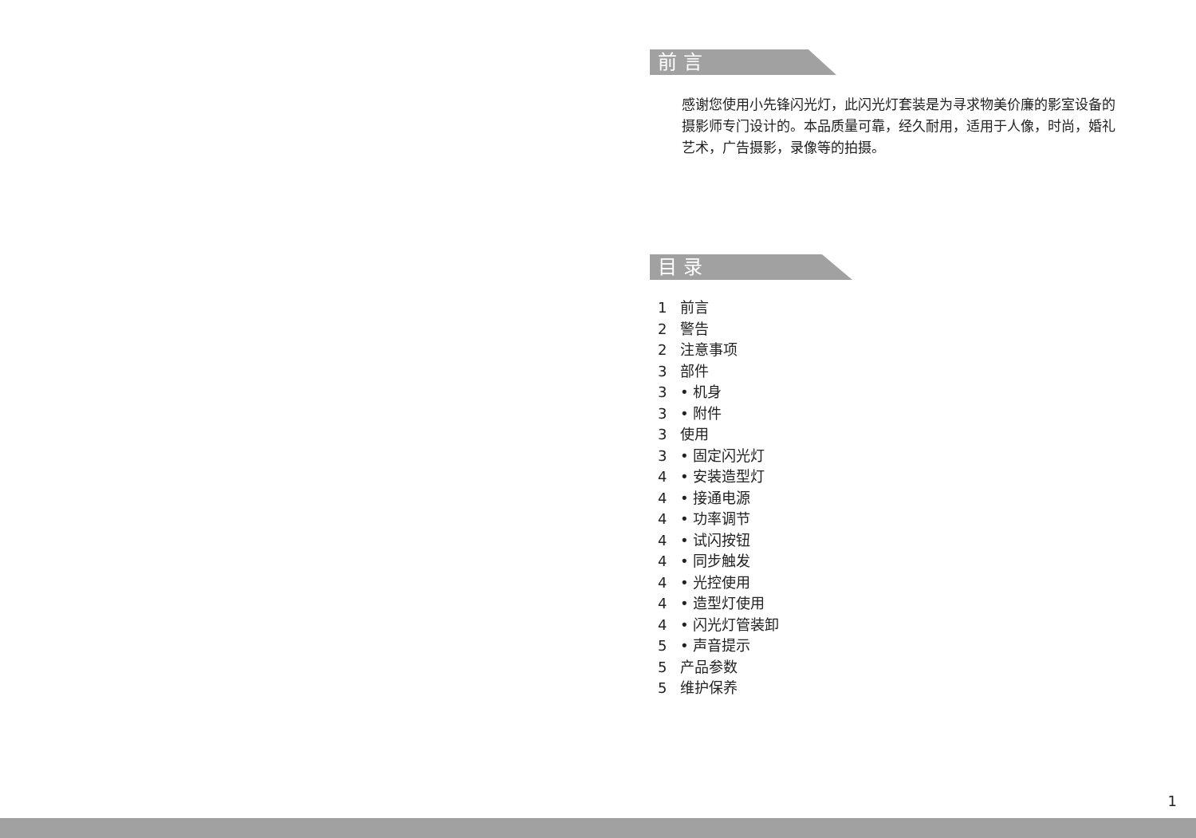前 言
感谢您使用小先锋闪光灯，此闪光灯套装是为寻求物美价廉的影室设备的摄影师专门设计的。本品质量可靠，经久耐用，适用于人像，时尚，婚礼艺术，广告摄影，录像等的拍摄。
目 录
1 前言
2 警告
2 注意事项
3 部件
3 • 机身
3 • 附件
3 使用
3 • 固定闪光灯
4 • 安装造型灯
4 • 接通电源
4 • 功率调节
4 • 试闪按钮
4 • 同步触发
4 • 光控使用
4 • 造型灯使用
4 • 闪光灯管装卸
5 • 声音提示
5 产品参数
5 维护保养
1